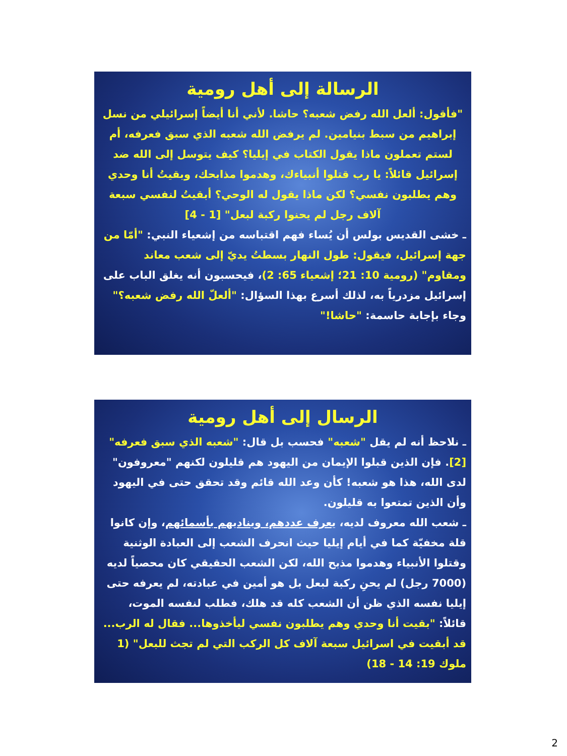الرسالة إلى أهل رومية
"فأقول: ألعل الله رفض شعبه؟ حاشا. لأني أنا أيضاً إسرائيلي من نسل إبراهيم من سبط بنيامين. لم يرفض الله شعبه الذي سبق فعرفه، أم لستم تعملون ماذا يقول الكتاب في إيليا؟ كيف يتوسل إلى الله ضد إسرائيل قائلاً: يا رب قتلوا أنبياءك، وهدموا مذابحك، وبقيتُ أنا وحدي وهم يطلبون نفسي؟ لكن ماذا يقول له الوحي؟ أبقيتُ لنفسي سبعة آلاف رجل لم يحنوا ركبة لبعل" [1 - 4]
ـ خشى القديس بولس أن يُساء فهم اقتباسه من إشعياء النبي: "أمّا من جهة إسرائيل، فيقول: طول النهار بسطتُ يديّ إلى شعب معاند ومقاوم" (رومية 10: 21؛ إشعياء 65: 2)، فيحسبون أنه يغلق الباب على إسرائيل مزدرياً به، لذلك أسرع بهذا السؤال: "ألعلّ الله رفض شعبه؟" وجاء بإجابة حاسمة: "حاشا!"
الرسال إلى أهل رومية
ـ نلاحظ أنه لم يقل "شعبه" فحسب بل قال: "شعبه الذي سبق فعرفه" [2]. فإن الذين قبلوا الإيمان من اليهود هم قليلون لكنهم "معروفون" لدى الله، هذا هو شعبه! كأن وعد الله قائم وقد تحقق حتى في اليهود وأن الذين تمتعوا به قليلون.
ـ شعب الله معروف لديه، يعرف عددهم، ويناديهم بأسمائهم، وإن كانوا قلة مخفيّة كما في أيام إيليا حيث انحرف الشعب إلى العبادة الوثنية وقتلوا الأنبياء وهدموا مذبح الله، لكن الشعب الحقيقي كان محصياً لديه (7000 رجل) لم يحنِ ركبة لبعل بل هو أمين في عبادته، لم يعرفه حتى إيليا نفسه الذي ظن أن الشعب كله قد هلك، فطلب لنفسه الموت، قائلاً: "بقيت أنا وحدي وهم يطلبون نفسي ليأخذوها... فقال له الرب... قد أبقيت في اسرائيل سبعة آلاف كل الركب التي لم تجث للبعل" (1 ملوك 19: 14 - 18)
2